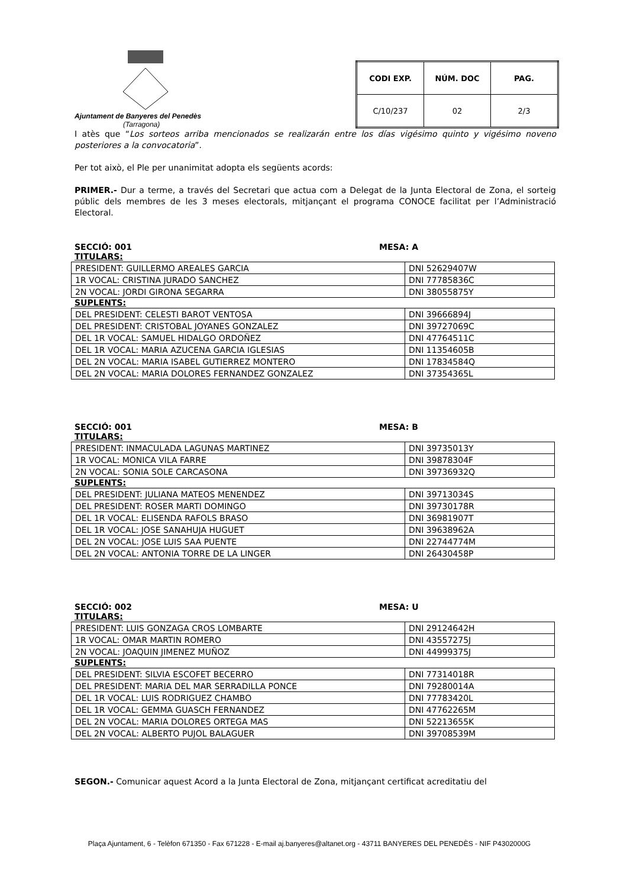Ajuntament de Banyeres del Penedès
(Tarragona)
| CODI EXP. | NÚM. DOC | PAG. |
| --- | --- | --- |
| C/10/237 | 02 | 2/3 |
I atès que “Los sorteos arriba mencionados se realizarán entre los días vigésimo quinto y vigésimo noveno posteriores a la convocatoria”.
Per tot això, el Ple per unanimitat adopta els següents acords:
PRIMER.- Dur a terme, a través del Secretari que actua com a Delegat de la Junta Electoral de Zona, el sorteig públic dels membres de les 3 meses electorals, mitjançant el programa CONOCE facilitat per l’Administració Electoral.
SECCIÓ: 001 MESA: A
TITULARS:
| PRESIDENT: GUILLERMO AREALES GARCIA | DNI 52629407W |
| 1R VOCAL: CRISTINA JURADO SANCHEZ | DNI 77785836C |
| 2N VOCAL: JORDI GIRONA SEGARRA | DNI 38055875Y |
SUPLENTS:
| DEL PRESIDENT: CELESTI BAROT VENTOSA | DNI 39666894J |
| DEL PRESIDENT: CRISTOBAL JOYANES GONZALEZ | DNI 39727069C |
| DEL 1R VOCAL: SAMUEL HIDALGO ORDOÑEZ | DNI 47764511C |
| DEL 1R VOCAL: MARIA AZUCENA GARCIA IGLESIAS | DNI 11354605B |
| DEL 2N VOCAL: MARIA ISABEL GUTIERREZ MONTERO | DNI 17834584Q |
| DEL 2N VOCAL: MARIA DOLORES FERNANDEZ GONZALEZ | DNI 37354365L |
SECCIÓ: 001 MESA: B
TITULARS:
| PRESIDENT: INMACULADA LAGUNAS MARTINEZ | DNI 39735013Y |
| 1R VOCAL: MONICA VILA FARRE | DNI 39878304F |
| 2N VOCAL: SONIA SOLE CARCASONA | DNI 39736932Q |
SUPLENTS:
| DEL PRESIDENT: JULIANA MATEOS MENENDEZ | DNI 39713034S |
| DEL PRESIDENT: ROSER MARTI DOMINGO | DNI 39730178R |
| DEL 1R VOCAL: ELISENDA RAFOLS BRASO | DNI 36981907T |
| DEL 1R VOCAL: JOSE SANAHUJA HUGUET | DNI 39638962A |
| DEL 2N VOCAL: JOSE LUIS SAA PUENTE | DNI 22744774M |
| DEL 2N VOCAL: ANTONIA TORRE DE LA LINGER | DNI 26430458P |
SECCIÓ: 002 MESA: U
TITULARS:
| PRESIDENT: LUIS GONZAGA CROS LOMBARTE | DNI 29124642H |
| 1R VOCAL: OMAR MARTIN ROMERO | DNI 43557275J |
| 2N VOCAL: JOAQUIN JIMENEZ MUÑOZ | DNI 44999375J |
SUPLENTS:
| DEL PRESIDENT: SILVIA ESCOFET BECERRO | DNI 77314018R |
| DEL PRESIDENT: MARIA DEL MAR SERRADILLA PONCE | DNI 79280014A |
| DEL 1R VOCAL: LUIS RODRIGUEZ CHAMBO | DNI 77783420L |
| DEL 1R VOCAL: GEMMA GUASCH FERNANDEZ | DNI 47762265M |
| DEL 2N VOCAL: MARIA DOLORES ORTEGA MAS | DNI 52213655K |
| DEL 2N VOCAL: ALBERTO PUJOL BALAGUER | DNI 39708539M |
SEGON.- Comunicar aquest Acord a la Junta Electoral de Zona, mitjançant certificat acreditatiu del
Plaça Ajuntament, 6 - Telèfon 671350 - Fax 671228 - E-mail aj.banyeres@altanet.org - 43711 BANYERES DEL PENEDÈS - NIF P4302000G